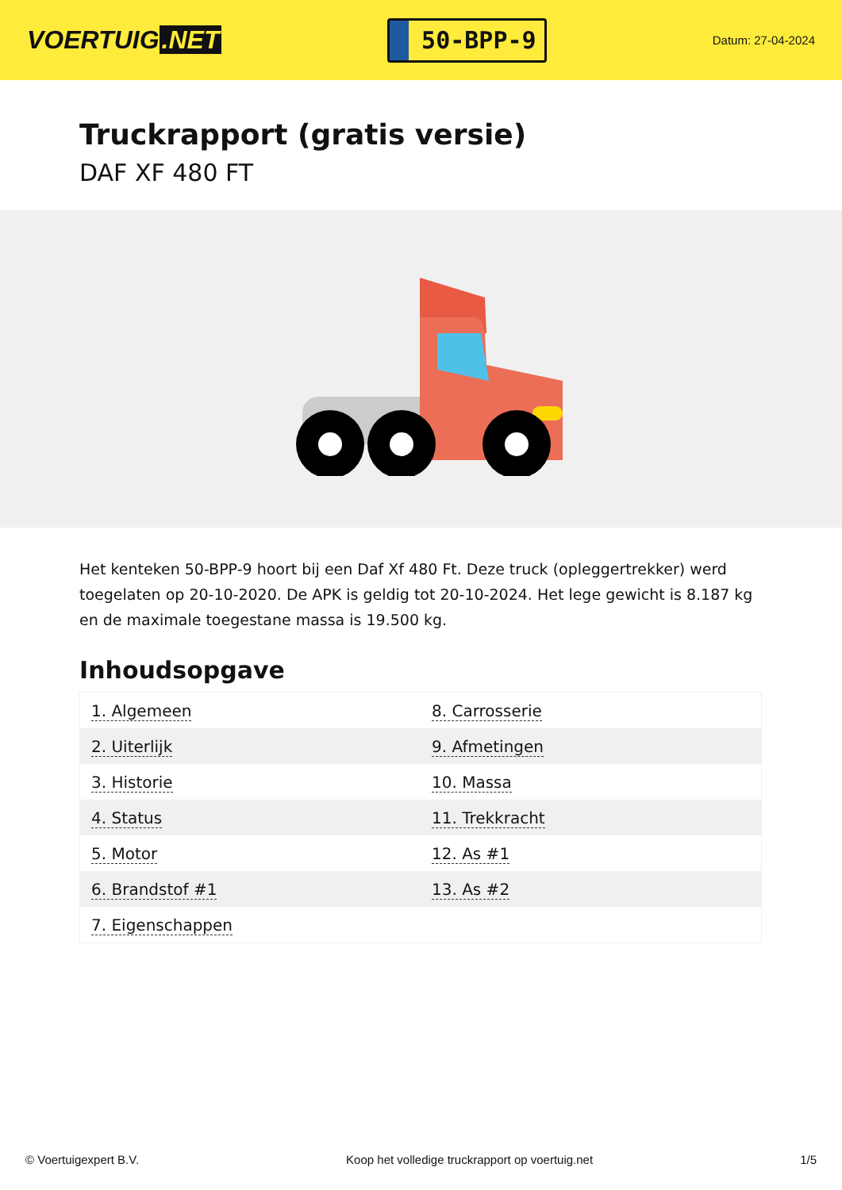VOERTUIG.NET
50-BPP-9
Datum: 27-04-2024
Truckrapport (gratis versie)
DAF XF 480 FT
Het kenteken 50-BPP-9 hoort bij een Daf Xf 480 Ft. Deze truck (opleggertrekker) werd toegelaten op 20-10-2020. De APK is geldig tot 20-10-2024. Het lege gewicht is 8.187 kg en de maximale toegestane massa is 19.500 kg.
Inhoudsopgave
| 1. Algemeen | 8. Carrosserie |
| 2. Uiterlijk | 9. Afmetingen |
| 3. Historie | 10. Massa |
| 4. Status | 11. Trekkracht |
| 5. Motor | 12. As #1 |
| 6. Brandstof #1 | 13. As #2 |
| 7. Eigenschappen | |
© Voertuigexpert B.V. Koop het volledige truckrapport op voertuig.net 1/5